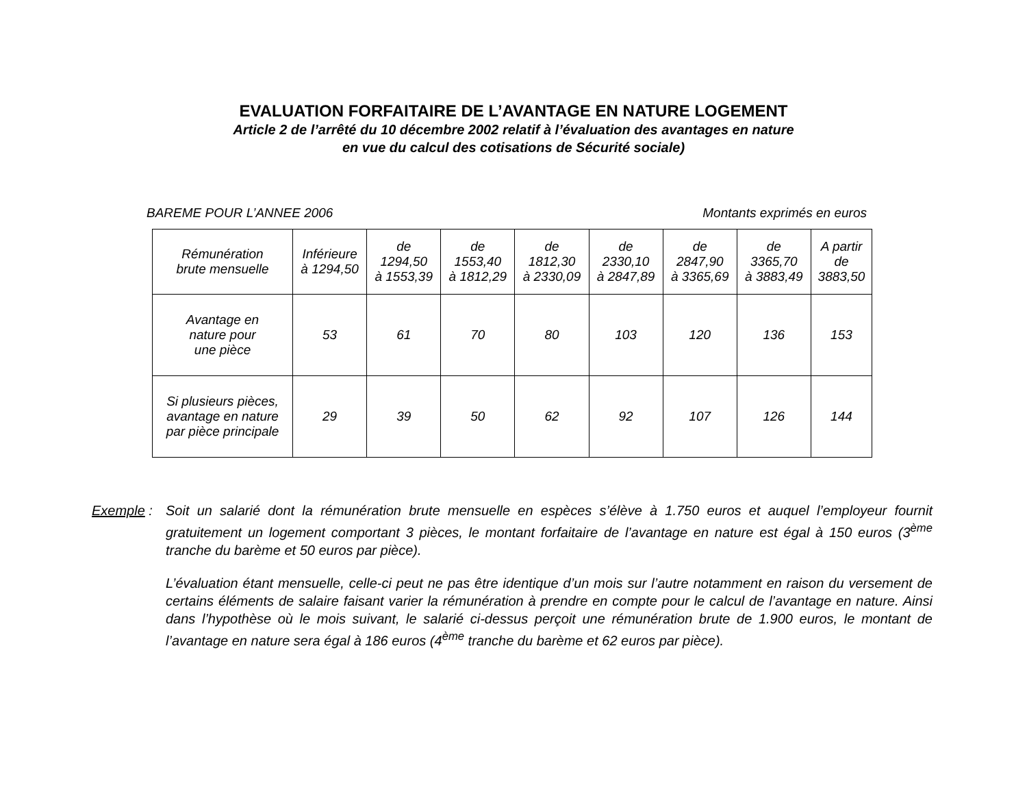EVALUATION FORFAITAIRE DE L’AVANTAGE EN NATURE LOGEMENT
Article 2 de l’arrêté du 10 décembre 2002 relatif à l’évaluation des avantages en nature
en vue du calcul des cotisations de Sécurité sociale)
BAREME POUR L’ANNEE 2006 Montants exprimés en euros
| Rémunération brute mensuelle | Inférieure à 1294,50 | de 1294,50 à 1553,39 | de 1553,40 à 1812,29 | de 1812,30 à 2330,09 | de 2330,10 à 2847,89 | de 2847,90 à 3365,69 | de 3365,70 à 3883,49 | A partir de 3883,50 |
| --- | --- | --- | --- | --- | --- | --- | --- | --- |
| Avantage en nature pour une pièce | 53 | 61 | 70 | 80 | 103 | 120 | 136 | 153 |
| Si plusieurs pièces, avantage en nature par pièce principale | 29 | 39 | 50 | 62 | 92 | 107 | 126 | 144 |
Exemple : Soit un salarié dont la rémunération brute mensuelle en espèces s’élève à 1.750 euros et auquel l’employeur fournit gratuitement un logement comportant 3 pièces, le montant forfaitaire de l’avantage en nature est égal à 150 euros (3<sup>ème</sup> tranche du barème et 50 euros par pièce).
L’évaluation étant mensuelle, celle-ci peut ne pas être identique d’un mois sur l’autre notamment en raison du versement de certains éléments de salaire faisant varier la rémunération à prendre en compte pour le calcul de l’avantage en nature. Ainsi dans l’hypothèse où le mois suivant, le salarié ci-dessus perçoit une rémunération brute de 1.900 euros, le montant de l’avantage en nature sera égal à 186 euros (4<sup>ème</sup> tranche du barème et 62 euros par pièce).